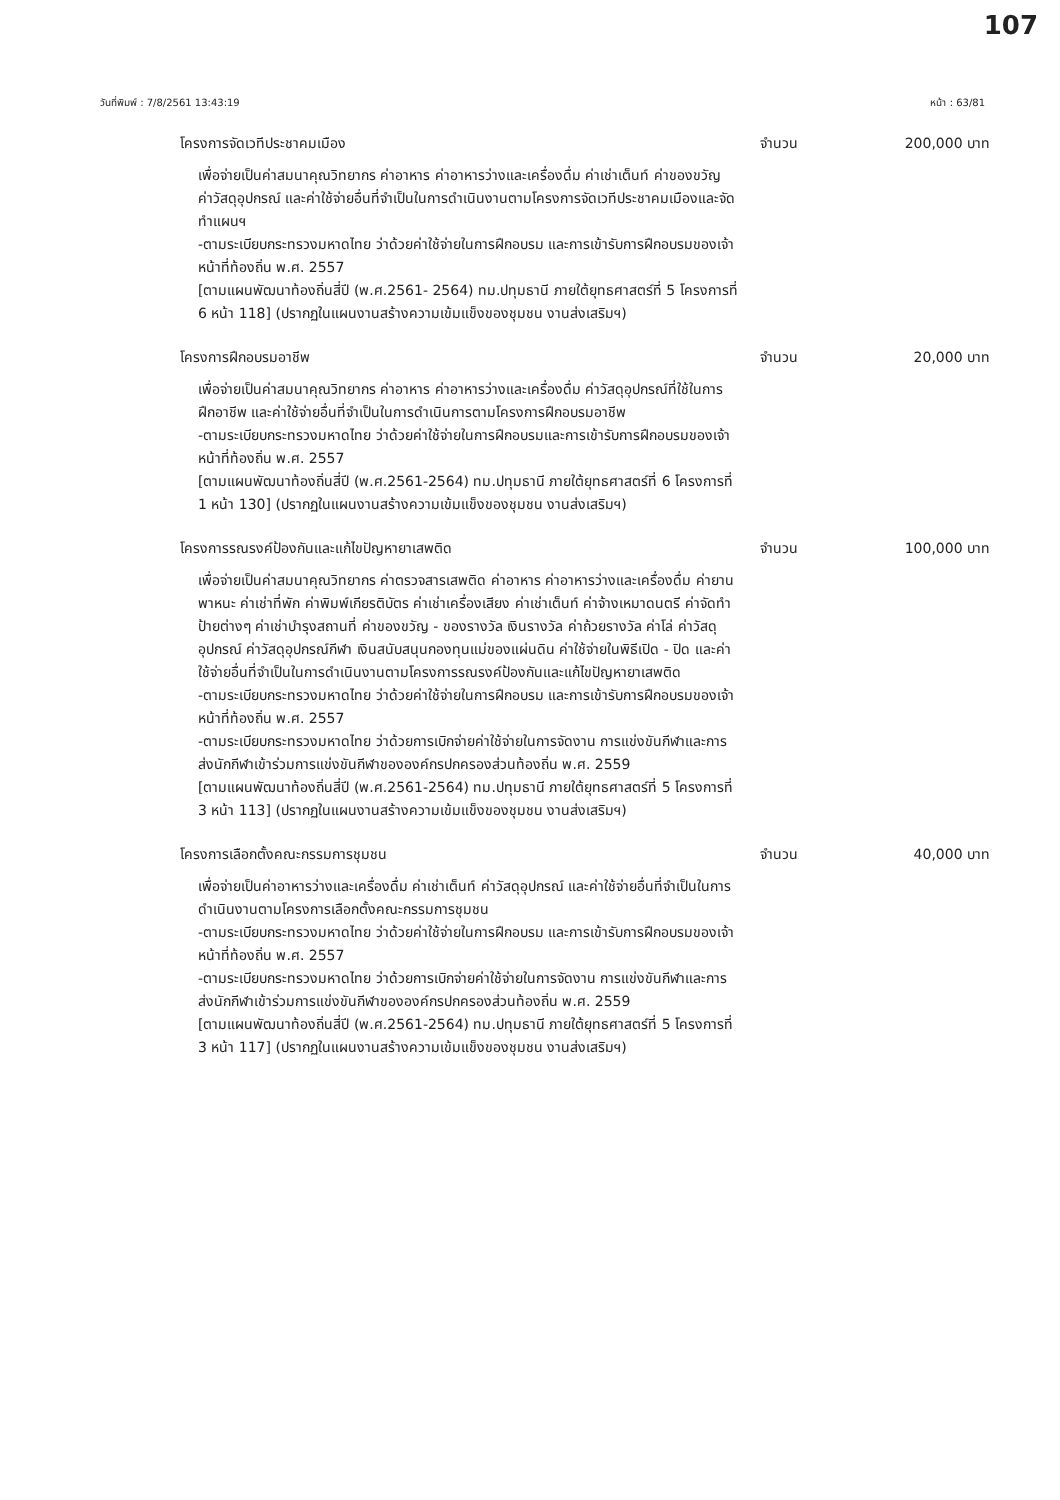107
วันที่พิมพ์ : 7/8/2561 13:43:19 หน้า : 63/81
โครงการจัดเวทีประชาคมเมือง
เพื่อจ่ายเป็นค่าสมนาคุณวิทยากร ค่าอาหาร ค่าอาหารว่างและเครื่องดื่ม ค่าเช่าเต็นท์ ค่าของขวัญ ค่าวัสดุอุปกรณ์ และค่าใช้จ่ายอื่นที่จำเป็นในการดำเนินงานตามโครงการจัดเวทีประชาคมเมืองและจัดทำแผนฯ
-ตามระเบียบกระทรวงมหาดไทย ว่าด้วยค่าใช้จ่ายในการฝึกอบรม และการเข้ารับการฝึกอบรมของเจ้าหน้าที่ท้องถิ่น พ.ศ. 2557
[ตามแผนพัฒนาท้องถิ่นสี่ปี (พ.ศ.2561- 2564) ทม.ปทุมธานี ภายใต้ยุทธศาสตร์ที่ 5 โครงการที่ 6 หน้า 118] (ปรากฏในแผนงานสร้างความเข้มแข็งของชุมชน งานส่งเสริมฯ)
จำนวน 200,000 บาท
โครงการฝึกอบรมอาชีพ
เพื่อจ่ายเป็นค่าสมนาคุณวิทยากร ค่าอาหาร ค่าอาหารว่างและเครื่องดื่ม ค่าวัสดุอุปกรณ์ที่ใช้ในการฝึกอาชีพ และค่าใช้จ่ายอื่นที่จำเป็นในการดำเนินการตามโครงการฝึกอบรมอาชีพ
-ตามระเบียบกระทรวงมหาดไทย ว่าด้วยค่าใช้จ่ายในการฝึกอบรมและการเข้ารับการฝึกอบรมของเจ้าหน้าที่ท้องถิ่น พ.ศ. 2557
[ตามแผนพัฒนาท้องถิ่นสี่ปี (พ.ศ.2561-2564) ทม.ปทุมธานี ภายใต้ยุทธศาสตร์ที่ 6 โครงการที่ 1 หน้า 130] (ปรากฏในแผนงานสร้างความเข้มแข็งของชุมชน งานส่งเสริมฯ)
จำนวน 20,000 บาท
โครงการรณรงค์ป้องกันและแก้ไขปัญหายาเสพติด
เพื่อจ่ายเป็นค่าสมนาคุณวิทยากร ค่าตรวจสารเสพติด ค่าอาหาร ค่าอาหารว่างและเครื่องดื่ม ค่ายานพาหนะ ค่าเช่าที่พัก ค่าพิมพ์เกียรติบัตร ค่าเช่าเครื่องเสียง ค่าเช่าเต็นท์ ค่าจ้างเหมาดนตรี ค่าจัดทำป้ายต่างๆ ค่าเช่าบำรุงสถานที่ ค่าของขวัญ - ของรางวัล เงินรางวัล ค่าถ้วยรางวัล ค่าโล่ ค่าวัสดุอุปกรณ์ ค่าวัสดุอุปกรณ์กีฬา เงินสนับสนุนกองทุนแม่ของแผ่นดิน ค่าใช้จ่ายในพิธีเปิด - ปิด และค่าใช้จ่ายอื่นที่จำเป็นในการดำเนินงานตามโครงการรณรงค์ป้องกันและแก้ไขปัญหายาเสพติด
-ตามระเบียบกระทรวงมหาดไทย ว่าด้วยค่าใช้จ่ายในการฝึกอบรม และการเข้ารับการฝึกอบรมของเจ้าหน้าที่ท้องถิ่น พ.ศ. 2557
-ตามระเบียบกระทรวงมหาดไทย ว่าด้วยการเบิกจ่ายค่าใช้จ่ายในการจัดงาน การแข่งขันกีฬาและการส่งนักกีฬาเข้าร่วมการแข่งขันกีฬาขององค์กรปกครองส่วนท้องถิ่น พ.ศ. 2559
[ตามแผนพัฒนาท้องถิ่นสี่ปี (พ.ศ.2561-2564) ทม.ปทุมธานี ภายใต้ยุทธศาสตร์ที่ 5 โครงการที่ 3 หน้า 113] (ปรากฏในแผนงานสร้างความเข้มแข็งของชุมชน งานส่งเสริมฯ)
จำนวน 100,000 บาท
โครงการเลือกตั้งคณะกรรมการชุมชน
เพื่อจ่ายเป็นค่าอาหารว่างและเครื่องดื่ม ค่าเช่าเต็นท์ ค่าวัสดุอุปกรณ์ และค่าใช้จ่ายอื่นที่จำเป็นในการดำเนินงานตามโครงการเลือกตั้งคณะกรรมการชุมชน
-ตามระเบียบกระทรวงมหาดไทย ว่าด้วยค่าใช้จ่ายในการฝึกอบรม และการเข้ารับการฝึกอบรมของเจ้าหน้าที่ท้องถิ่น พ.ศ. 2557
-ตามระเบียบกระทรวงมหาดไทย ว่าด้วยการเบิกจ่ายค่าใช้จ่ายในการจัดงาน การแข่งขันกีฬาและการส่งนักกีฬาเข้าร่วมการแข่งขันกีฬาขององค์กรปกครองส่วนท้องถิ่น พ.ศ. 2559
[ตามแผนพัฒนาท้องถิ่นสี่ปี (พ.ศ.2561-2564) ทม.ปทุมธานี ภายใต้ยุทธศาสตร์ที่ 5 โครงการที่ 3 หน้า 117] (ปรากฏในแผนงานสร้างความเข้มแข็งของชุมชน งานส่งเสริมฯ)
จำนวน 40,000 บาท